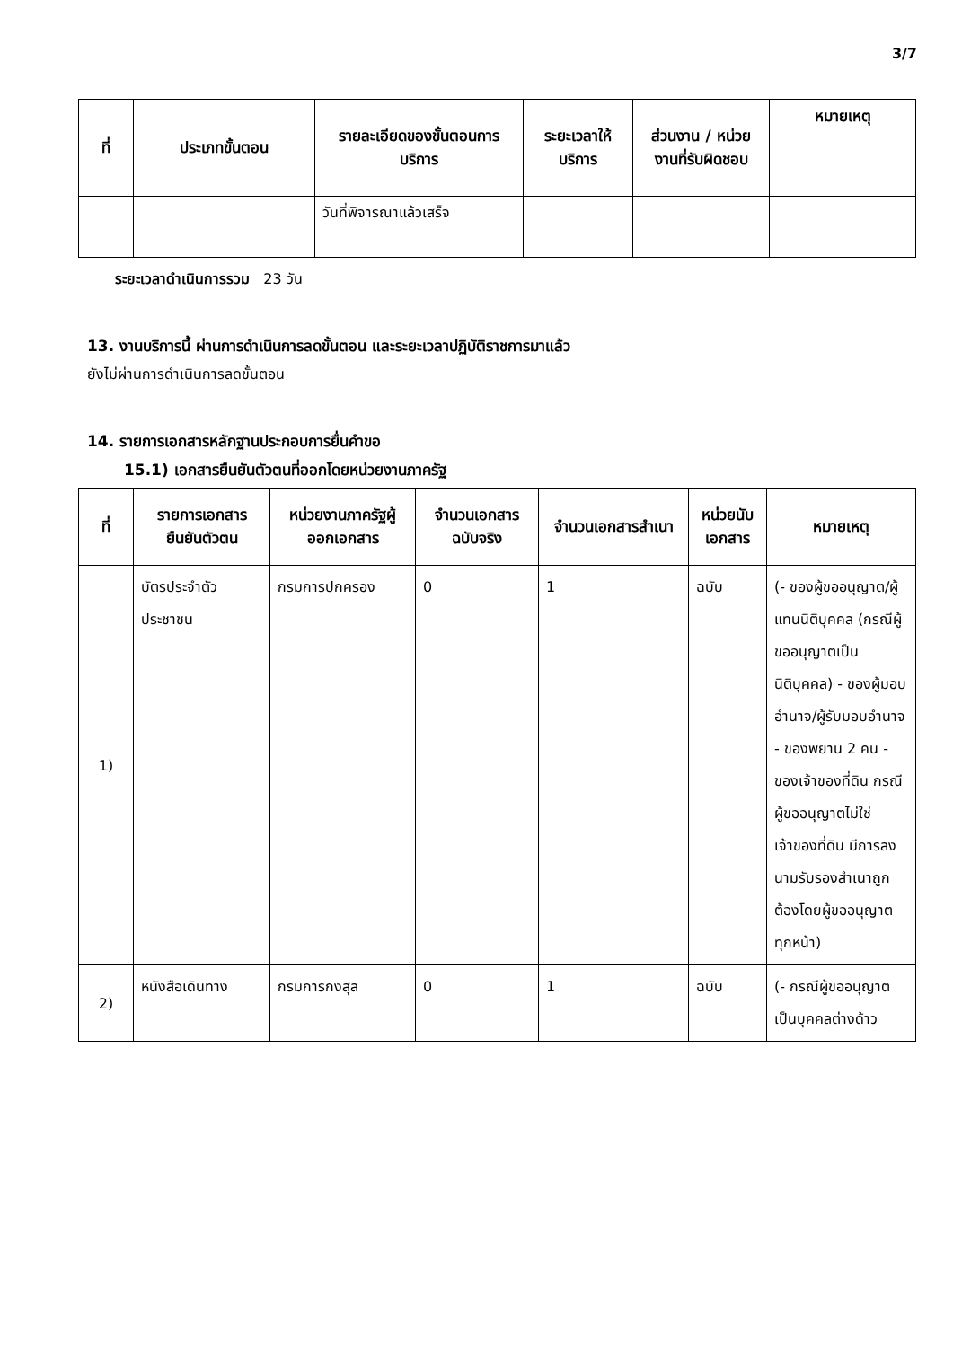3/7
| ที่ | ประเภทขั้นตอน | รายละเอียดของขั้นตอนการบริการ | ระยะเวลาให้บริการ | ส่วนงาน / หน่วยงานที่รับผิดชอบ | หมายเหตุ |
| --- | --- | --- | --- | --- | --- |
| | | วันที่พิจารณาแล้วเสร็จ | | | |
ระยะเวลาดำเนินการรวม 23 วัน
13. งานบริการนี้ ผ่านการดำเนินการลดขั้นตอน และระยะเวลาปฏิบัติราชการมาแล้ว
ยังไม่ผ่านการดำเนินการลดขั้นตอน
14. รายการเอกสารหลักฐานประกอบการยื่นคำขอ
15.1) เอกสารยืนยันตัวตนที่ออกโดยหน่วยงานภาครัฐ
| ที่ | รายการเอกสารยืนยันตัวตน | หน่วยงานภาครัฐผู้ออกเอกสาร | จำนวนเอกสารฉบับจริง | จำนวนเอกสารสำเนา | หน่วยนับเอกสาร | หมายเหตุ |
| --- | --- | --- | --- | --- | --- | --- |
| 1) | บัตรประจำตัวประชาชน | กรมการปกครอง | 0 | 1 | ฉบับ | (- ของผู้ขออนุญาต/ผู้แทนนิติบุคคล (กรณีผู้ขออนุญาตเป็นนิติบุคคล) - ของผู้มอบอำนาจ/ผู้รับมอบอำนาจ - ของพยาน 2 คน - ของเจ้าของที่ดิน กรณีผู้ขออนุญาตไม่ใช่เจ้าของที่ดิน มีการลงนามรับรองสำเนาถูกต้องโดยผู้ขออนุญาตทุกหน้า) |
| 2) | หนังสือเดินทาง | กรมการกงสุล | 0 | 1 | ฉบับ | (- กรณีผู้ขออนุญาตเป็นบุคคลต่างด้าว |